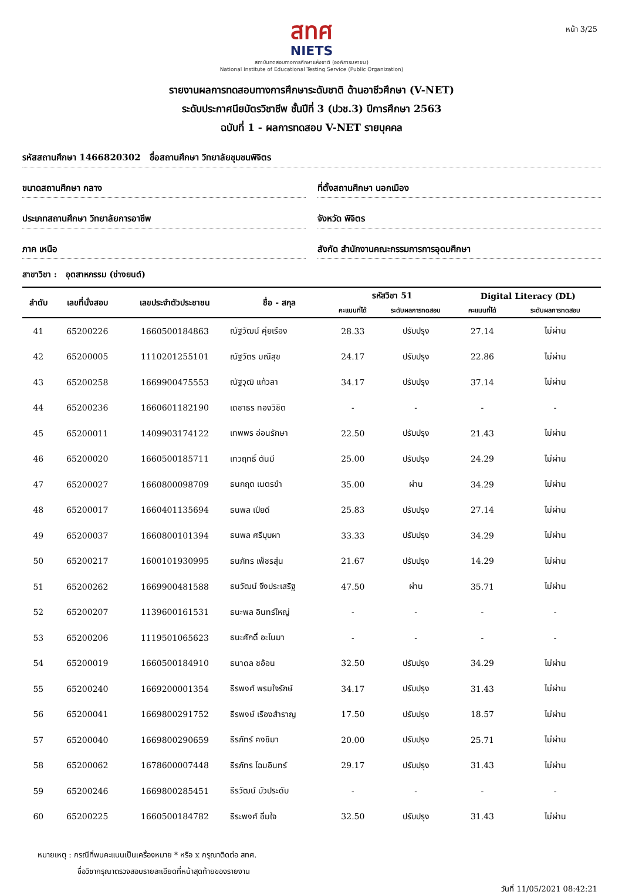หน้า 3/25
สทศ
NIETS
สถาบันทดสอบทางการศึกษาแห่งชาติ (องค์การมหาชน)
National Institute of Educational Testing Service (Public Organization)
รายงานผลการทดสอบทางการศึกษาระดับชาติ ด้านอาชีวศึกษา (V-NET)
ระดับประกาศนียบัตรวิชาชีพ ชั้นปีที่ 3 (ปวช.3) ปีการศึกษา 2563
ฉบับที่ 1 - ผลการทดสอบ V-NET รายบุคคล
รหัสสถานศึกษา 1466820302 ชื่อสถานศึกษา วิทยาลัยชุมชนพิจิตร
ขนาดสถานศึกษา กลาง ที่ตั้งสถานศึกษา นอกเมือง
ประเภทสถานศึกษา วิทยาลัยการอาชีพ
จังหวัด พิจิตร
ภาค เหนือ สังกัด สำนักงานคณะกรรมการการอุดมศึกษา
สาขาวิชา : อุตสาหกรรม (ช่างยนต์)
| ลำดับ | เลขที่นั่งสอบ | เลขประจำตัวประชาชน | ชื่อ - สกุล | รหัสวิชา 51 | | Digital Literacy (DL) | |
| --- | --- | --- | --- | --- | --- | --- | --- |
| | | | | คะแนนที่ได้ | ระดับผลการทดสอบ | คะแนนที่ได้ | ระดับผลการทดสอบ |
| 41 | 65200226 | 1660500184863 | ณัฐวัฒน์ คุ่ยเรือง | 28.33 | ปรับปรุง | 27.14 | ไม่ผ่าน |
| 42 | 65200005 | 1110201255101 | ณัฐวัตร มณีสุข | 24.17 | ปรับปรุง | 22.86 | ไม่ผ่าน |
| 43 | 65200258 | 1669900475553 | ณัฐวุฒิ แก้วลา | 34.17 | ปรับปรุง | 37.14 | ไม่ผ่าน |
| 44 | 65200236 | 1660601182190 | เดชาธร ทองวิชิต | - | - | - | - |
| 45 | 65200011 | 1409903174122 | เทพพร อ่อนรักษา | 22.50 | ปรับปรุง | 21.43 | ไม่ผ่าน |
| 46 | 65200020 | 1660500185711 | เทวฤทธิ์ ตันมี | 25.00 | ปรับปรุง | 24.29 | ไม่ผ่าน |
| 47 | 65200027 | 1660800098709 | ธนกฤต เนตรขำ | 35.00 | ผ่าน | 34.29 | ไม่ผ่าน |
| 48 | 65200017 | 1660401135694 | ธนพล เปียดี | 25.83 | ปรับปรุง | 27.14 | ไม่ผ่าน |
| 49 | 65200037 | 1660800101394 | ธนพล ศรีบุบผา | 33.33 | ปรับปรุง | 34.29 | ไม่ผ่าน |
| 50 | 65200217 | 1600101930995 | ธนภัทร เพ็ชรสุ่น | 21.67 | ปรับปรุง | 14.29 | ไม่ผ่าน |
| 51 | 65200262 | 1669900481588 | ธนวัฒน์ จึงประเสริฐ | 47.50 | ผ่าน | 35.71 | ไม่ผ่าน |
| 52 | 65200207 | 1139600161531 | ธนะพล อินทร์ใหญ่ | - | - | - | - |
| 53 | 65200206 | 1119501065623 | ธนะศักดิ์ อะโนมา | - | - | - | - |
| 54 | 65200019 | 1660500184910 | ธนาดล ชอ้อน | 32.50 | ปรับปรุง | 34.29 | ไม่ผ่าน |
| 55 | 65200240 | 1669200001354 | ธีรพงศ์ พรมใจรักษ์ | 34.17 | ปรับปรุง | 31.43 | ไม่ผ่าน |
| 56 | 65200041 | 1669800291752 | ธีรพงษ์ เรืองสำราญ | 17.50 | ปรับปรุง | 18.57 | ไม่ผ่าน |
| 57 | 65200040 | 1669800290659 | ธีรภัทร์ คงชิมา | 20.00 | ปรับปรุง | 25.71 | ไม่ผ่าน |
| 58 | 65200062 | 1678600007448 | ธีรภัทร โฉมอินทร์ | 29.17 | ปรับปรุง | 31.43 | ไม่ผ่าน |
| 59 | 65200246 | 1669800285451 | ธีรวัฒน์ บัวประดับ | - | - | - | - |
| 60 | 65200225 | 1660500184782 | ธีระพงศ์ อิ่มใจ | 32.50 | ปรับปรุง | 31.43 | ไม่ผ่าน |
หมายเหตุ : กรณีที่พบคะแนนเป็นเครื่องหมาย * หรือ x กรุณาติดต่อ สทศ.
ชื่อวิชากรุณาตรวจสอบรายละเอียดที่หน้าสุดท้ายของรายงาน
วันที่ 11/05/2021 08:42:21